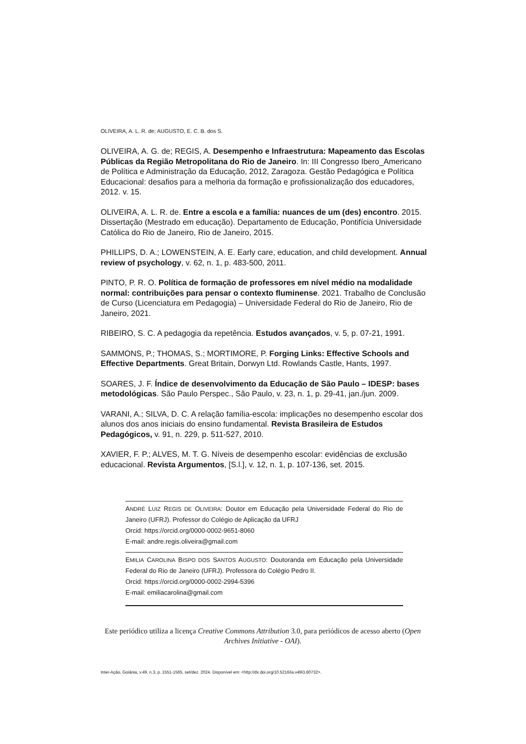OLIVEIRA, A. L. R. de; AUGUSTO, E. C. B. dos S.
OLIVEIRA, A. G. de; REGIS, A. Desempenho e Infraestrutura: Mapeamento das Escolas Públicas da Região Metropolitana do Rio de Janeiro. In: III Congresso Ibero_Americano de Política e Administração da Educação, 2012, Zaragoza. Gestão Pedagógica e Política Educacional: desafios para a melhoria da formação e profissionalização dos educadores, 2012. v. 15.
OLIVEIRA, A. L. R. de. Entre a escola e a família: nuances de um (des) encontro. 2015. Dissertação (Mestrado em educação). Departamento de Educação, Pontifícia Universidade Católica do Rio de Janeiro, Rio de Janeiro, 2015.
PHILLIPS, D. A.; LOWENSTEIN, A. E. Early care, education, and child development. Annual review of psychology, v. 62, n. 1, p. 483-500, 2011.
PINTO, P. R. O. Política de formação de professores em nível médio na modalidade normal: contribuições para pensar o contexto fluminense. 2021. Trabalho de Conclusão de Curso (Licenciatura em Pedagogia) – Universidade Federal do Rio de Janeiro, Rio de Janeiro, 2021.
RIBEIRO, S. C. A pedagogia da repetência. Estudos avançados, v. 5, p. 07-21, 1991.
SAMMONS, P.; THOMAS, S.; MORTIMORE, P. Forging Links: Effective Schools and Effective Departments. Great Britain, Dorwyn Ltd. Rowlands Castle, Hants, 1997.
SOARES, J. F. Índice de desenvolvimento da Educação de São Paulo – IDESP: bases metodológicas. São Paulo Perspec., São Paulo, v. 23, n. 1, p. 29-41, jan./jun. 2009.
VARANI, A.; SILVA, D. C. A relação família-escola: implicações no desempenho escolar dos alunos dos anos iniciais do ensino fundamental. Revista Brasileira de Estudos Pedagógicos, v. 91, n. 229, p. 511-527, 2010.
XAVIER, F. P.; ALVES, M. T. G. Níveis de desempenho escolar: evidências de exclusão educacional. Revista Argumentos, [S.l.], v. 12, n. 1, p. 107-136, set. 2015.
ANDRÉ LUIZ REGIS DE OLIVEIRA: Doutor em Educação pela Universidade Federal do Rio de Janeiro (UFRJ). Professor do Colégio de Aplicação da UFRJ
Orcid: https://orcid.org/0000-0002-9651-8060
E-mail: andre.regis.oliveira@gmail.com
EMILIA CAROLINA BISPO DOS SANTOS AUGUSTO: Doutoranda em Educação pela Universidade Federal do Rio de Janeiro (UFRJ). Professora do Colégio Pedro II.
Orcid: https://orcid.org/0000-0002-2994-5396
E-mail: emiliacarolina@gmail.com
Este periódico utiliza a licença Creative Commons Attribution 3.0, para periódicos de acesso aberto (Open Archives Initiative - OAI).
Inter-Ação, Goiânia, v.49, n.3, p. 1551-1565, set/dez. 2024. Disponível em: <http://dx.doi.org/10.5216/ia.v49i3.80732>.